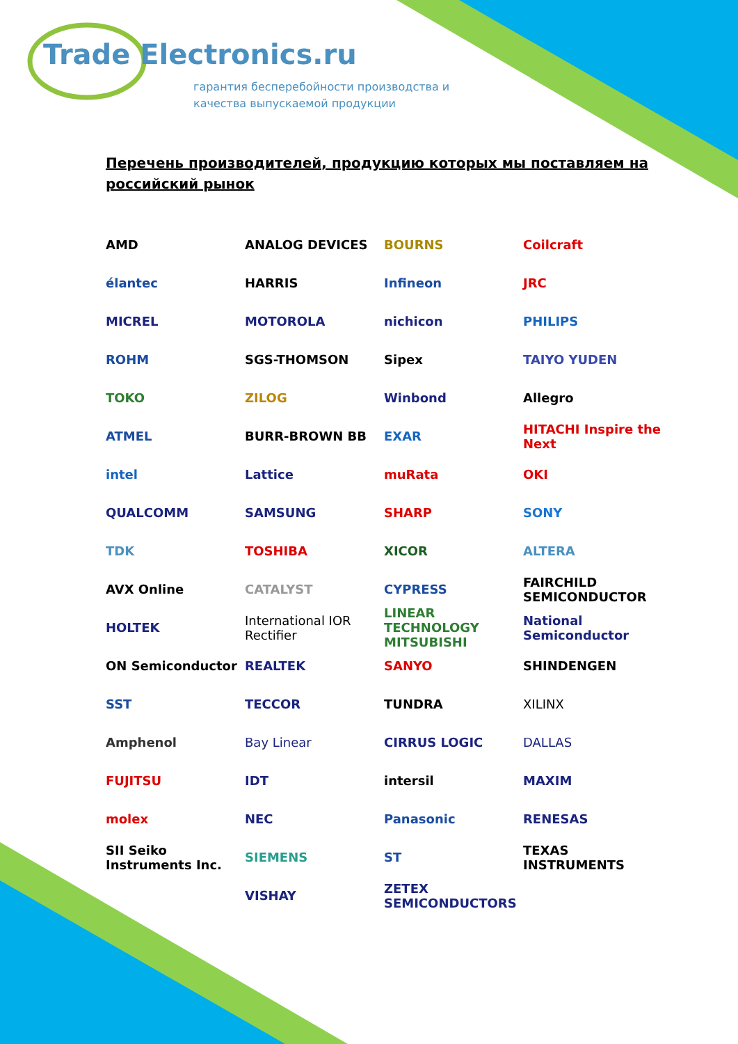Trade Electronics.ru
гарантия бесперебойности производства и
качества выпускаемой продукции
Перечень производителей, продукцию которых мы поставляем на российский рынок
AMD
ANALOG DEVICES
BOURNS
Coilcraft
élantec
HARRIS
Infineon
JRC
MICREL
MOTOROLA
nichicon
PHILIPS
ROHM
SGS-THOMSON
Sipex
TAIYO YUDEN
TOKO
ZILOG
Winbond
Allegro
ATMEL
BURR-BROWN BB
EXAR
HITACHI Inspire the Next
intel
Lattice
muRata
OKI
QUALCOMM
SAMSUNG
SHARP
SONY
TDK
TOSHIBA
XICOR
ALTERA
AVX Online
CATALYST
CYPRESS
FAIRCHILD SEMICONDUCTOR
HOLTEK
International IOR Rectifier
LINEAR TECHNOLOGY MITSUBISHI
National Semiconductor
ON Semiconductor
REALTEK
SANYO
SHINDENGEN
SST
TECCOR
TUNDRA
XILINX
Amphenol
Bay Linear
CIRRUS LOGIC
DALLAS
FUJITSU
IDT
intersil
MAXIM
molex
NEC
Panasonic
RENESAS
SII Seiko Instruments Inc.
SIEMENS
ST
TEXAS INSTRUMENTS
VISHAY
ZETEX SEMICONDUCTORS